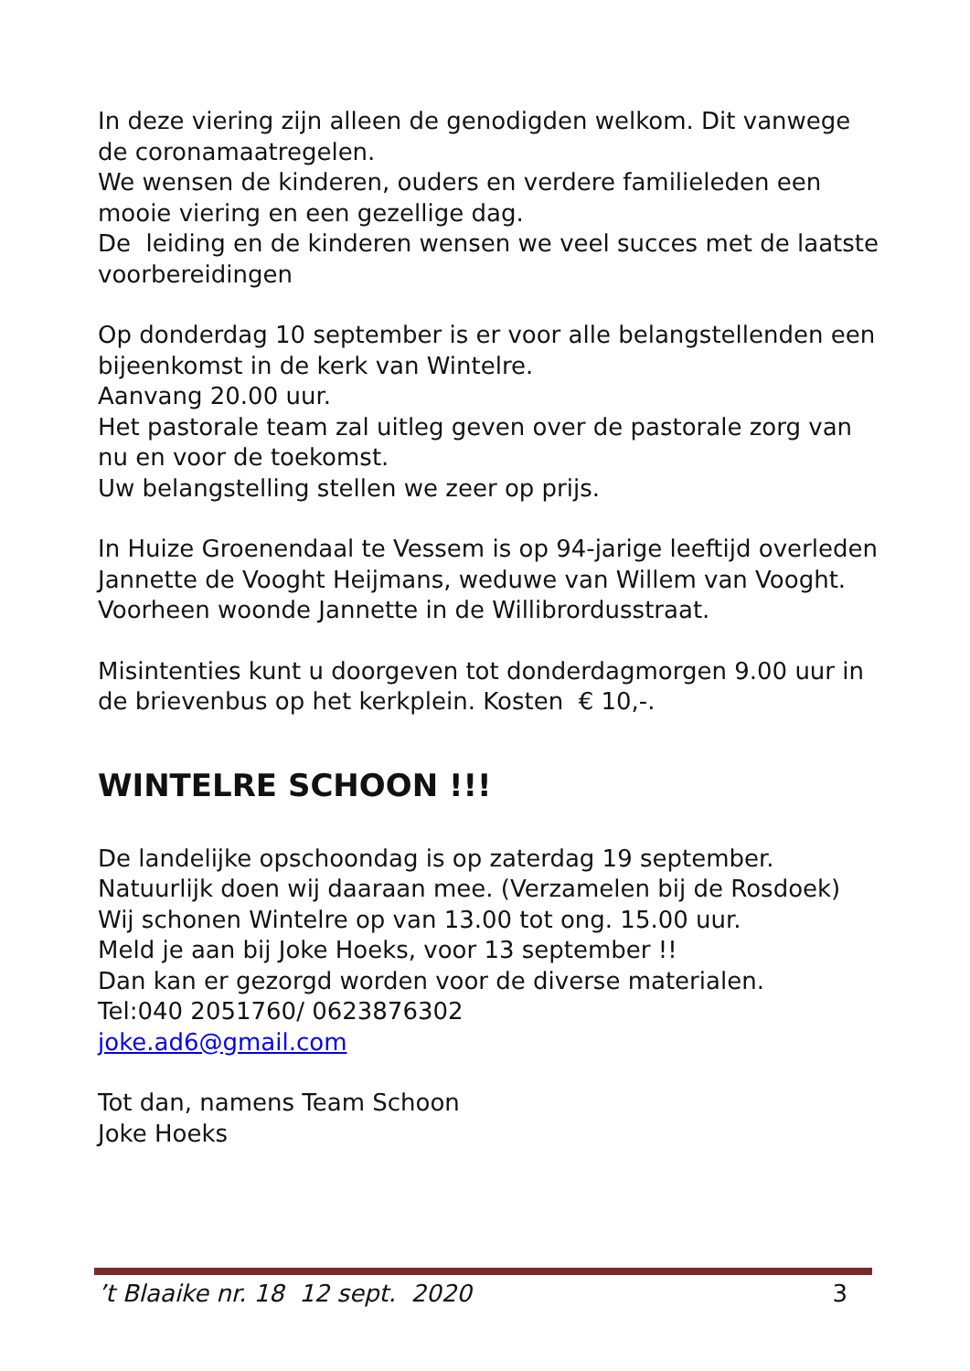In deze viering zijn alleen de genodigden welkom. Dit vanwege de coronamaatregelen.
We wensen de kinderen, ouders en verdere familieleden een mooie viering en een gezellige dag.
De leiding en de kinderen wensen we veel succes met de laatste voorbereidingen
Op donderdag 10 september is er voor alle belangstellenden een bijeenkomst in de kerk van Wintelre.
Aanvang 20.00 uur.
Het pastorale team zal uitleg geven over de pastorale zorg van nu en voor de toekomst.
Uw belangstelling stellen we zeer op prijs.
In Huize Groenendaal te Vessem is op 94-jarige leeftijd overleden Jannette de Vooght Heijmans, weduwe van Willem van Vooght.
Voorheen woonde Jannette in de Willibrordusstraat.
Misintenties kunt u doorgeven tot donderdagmorgen 9.00 uur in de brievenbus op het kerkplein. Kosten € 10,-.
WINTELRE SCHOON !!!
De landelijke opschoondag is op zaterdag 19 september. Natuurlijk doen wij daaraan mee. (Verzamelen bij de Rosdoek)
Wij schonen Wintelre op van 13.00 tot ong. 15.00 uur.
Meld je aan bij Joke Hoeks, voor 13 september !!
Dan kan er gezorgd worden voor de diverse materialen.
Tel:040 2051760/ 0623876302
joke.ad6@gmail.com
Tot dan, namens Team Schoon
Joke Hoeks
’t Blaaike nr. 18 12 sept. 2020 3